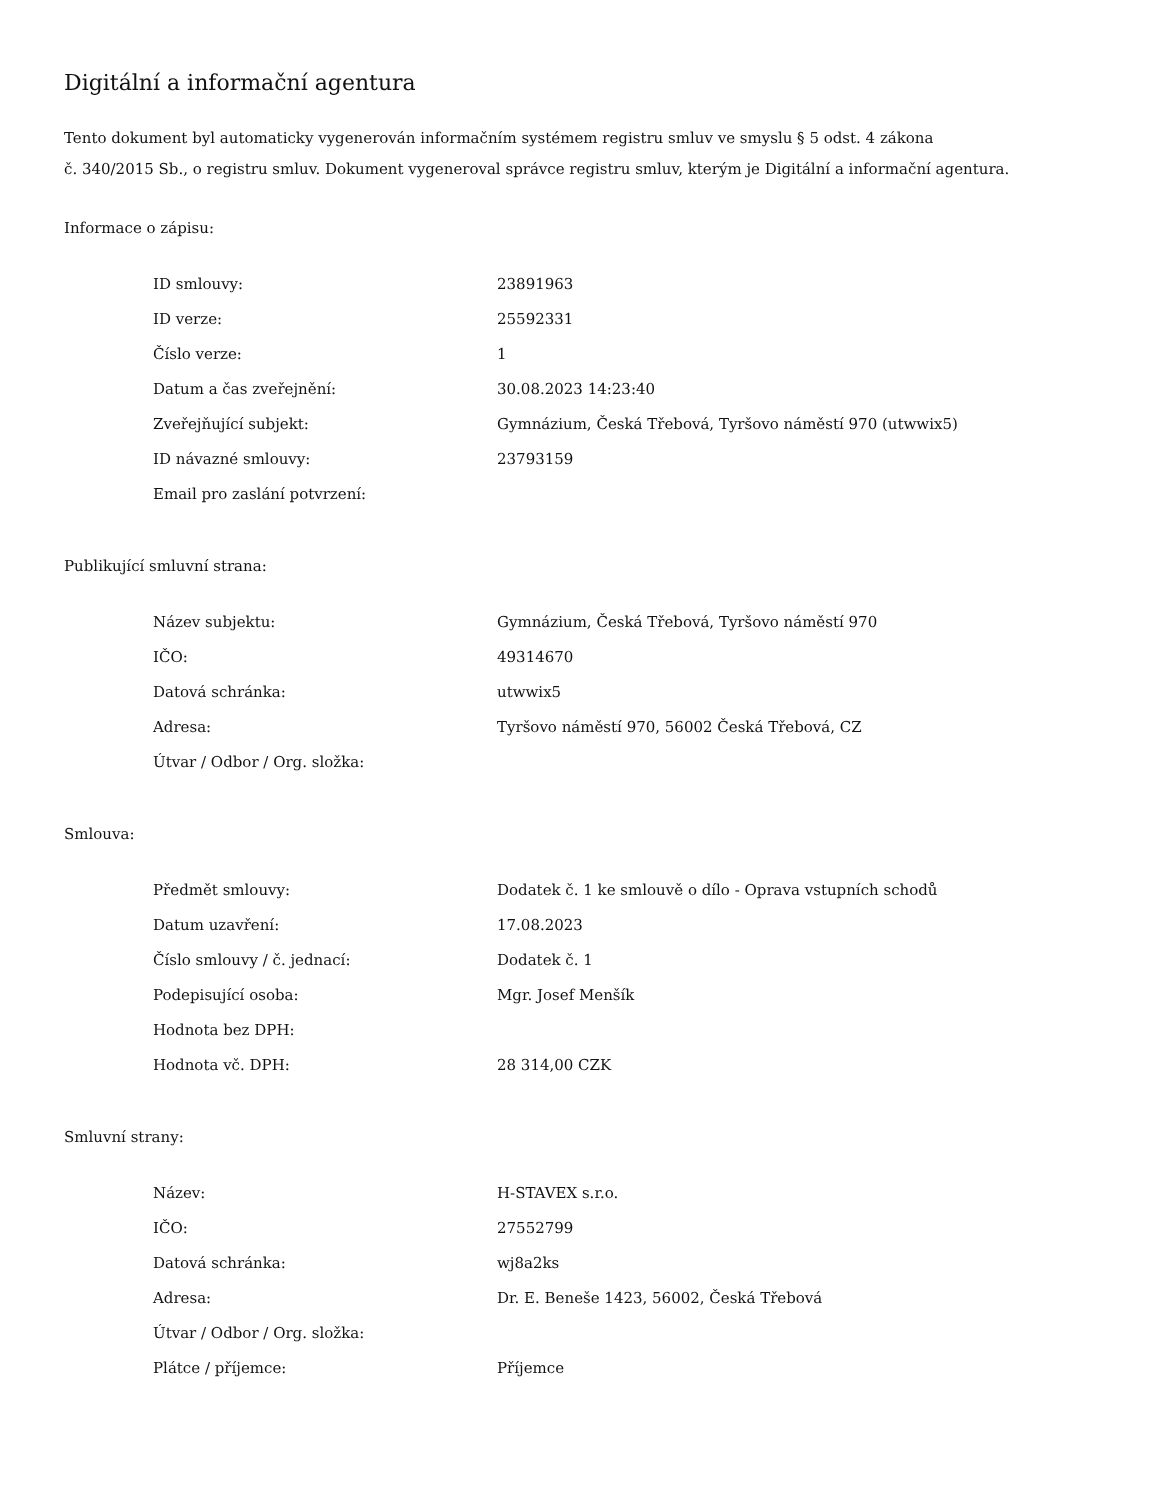Digitální a informační agentura
Tento dokument byl automaticky vygenerován informačním systémem registru smluv ve smyslu § 5 odst. 4 zákona
č. 340/2015 Sb., o registru smluv. Dokument vygeneroval správce registru smluv, kterým je Digitální a informační agentura.
Informace o zápisu:
| ID smlouvy: | 23891963 |
| ID verze: | 25592331 |
| Číslo verze: | 1 |
| Datum a čas zveřejnění: | 30.08.2023 14:23:40 |
| Zveřejňující subjekt: | Gymnázium, Česká Třebová, Tyršovo náměstí 970 (utwwix5) |
| ID návazné smlouvy: | 23793159 |
| Email pro zaslání potvrzení: | |
Publikující smluvní strana:
| Název subjektu: | Gymnázium, Česká Třebová, Tyršovo náměstí 970 |
| IČO: | 49314670 |
| Datová schránka: | utwwix5 |
| Adresa: | Tyršovo náměstí 970, 56002 Česká Třebová, CZ |
| Útvar / Odbor / Org. složka: | |
Smlouva:
| Předmět smlouvy: | Dodatek č. 1 ke smlouvě o dílo - Oprava vstupních schodů |
| Datum uzavření: | 17.08.2023 |
| Číslo smlouvy / č. jednací: | Dodatek č. 1 |
| Podepisující osoba: | Mgr. Josef Menšík |
| Hodnota bez DPH: | |
| Hodnota vč. DPH: | 28 314,00 CZK |
Smluvní strany:
| Název: | H-STAVEX s.r.o. |
| IČO: | 27552799 |
| Datová schránka: | wj8a2ks |
| Adresa: | Dr. E. Beneše 1423, 56002, Česká Třebová |
| Útvar / Odbor / Org. složka: | |
| Plátce / příjemce: | Příjemce |